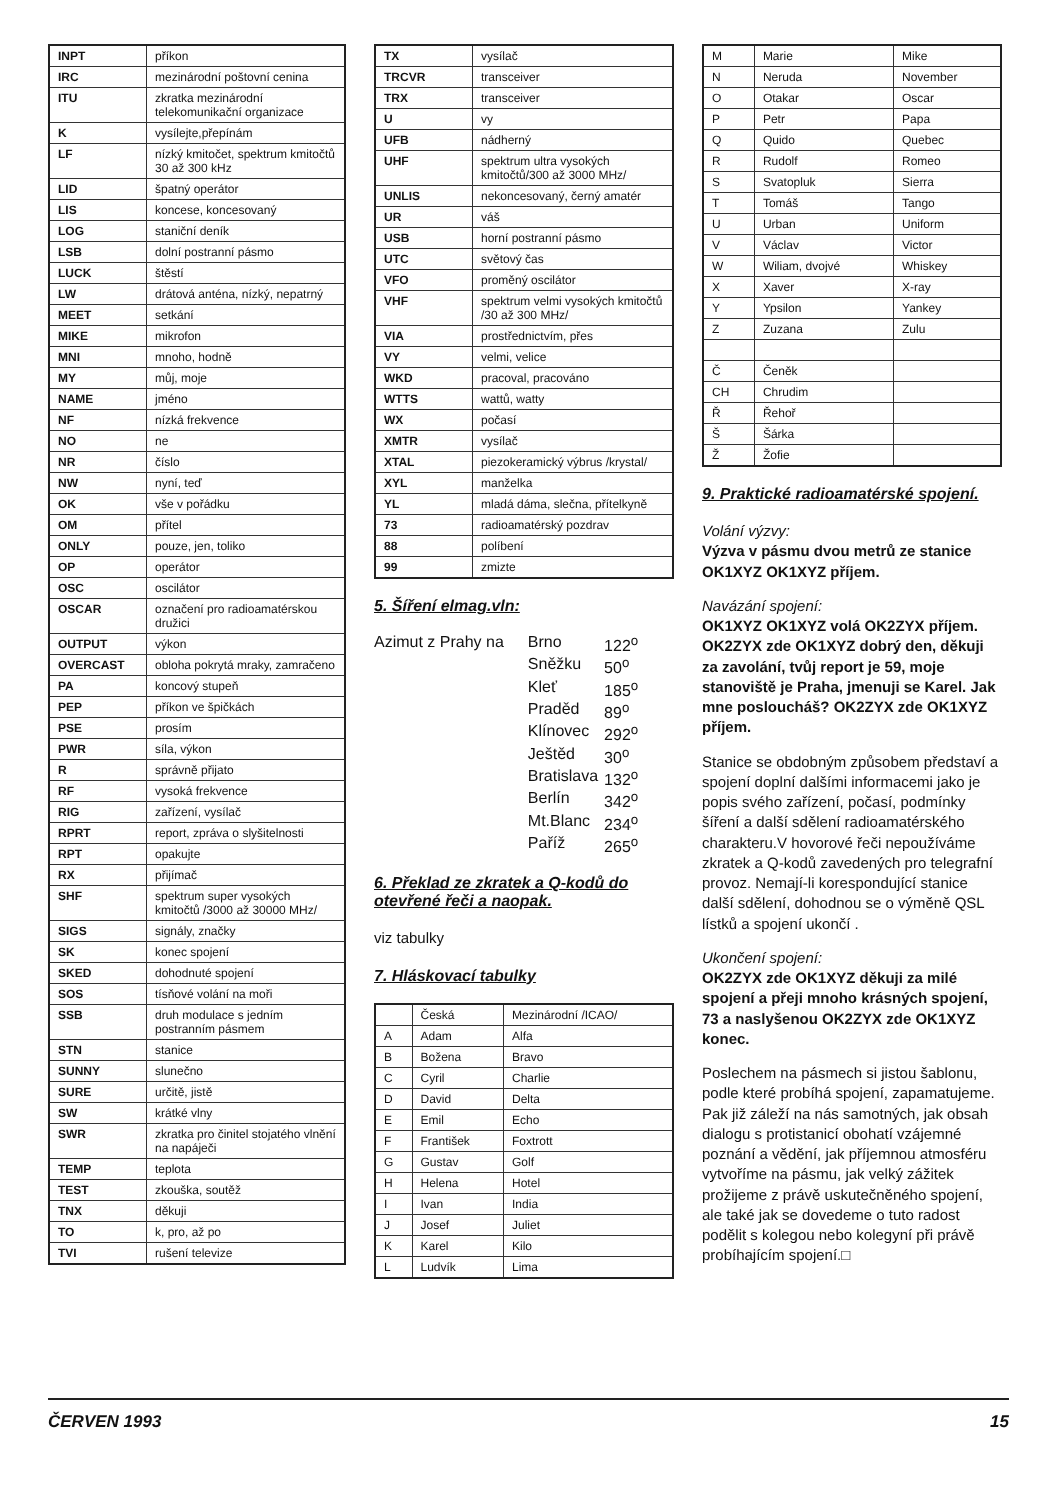| INPT | příkon |
| IRC | mezinárodní poštovní cenina |
| ITU | zkratka mezinárodní telekomunikační organizace |
| K | vysílejte,přepínám |
| LF | nízký kmitočet, spektrum kmitočtů 30 až 300 kHz |
| LID | špatný operátor |
| LIS | koncese, koncesovaný |
| LOG | staniční deník |
| LSB | dolní postranní pásmo |
| LUCK | štěstí |
| LW | drátová anténa, nízký, nepatrný |
| MEET | setkání |
| MIKE | mikrofon |
| MNI | mnoho, hodně |
| MY | můj, moje |
| NAME | jméno |
| NF | nízká frekvence |
| NO | ne |
| NR | číslo |
| NW | nyní, teď |
| OK | vše v pořádku |
| OM | přítel |
| ONLY | pouze, jen, toliko |
| OP | operátor |
| OSC | oscilátor |
| OSCAR | označení pro radioamatérskou družici |
| OUTPUT | výkon |
| OVERCAST | obloha pokrytá mraky, zamračeno |
| PA | koncový stupeň |
| PEP | příkon ve špičkách |
| PSE | prosím |
| PWR | síla, výkon |
| R | správně přijato |
| RF | vysoká frekvence |
| RIG | zařízení, vysílač |
| RPRT | report, zpráva o slyšitelnosti |
| RPT | opakujte |
| RX | přijímač |
| SHF | spektrum super vysokých kmitočtů /3000 až 30000 MHz/ |
| SIGS | signály, značky |
| SK | konec spojení |
| SKED | dohodnuté spojení |
| SOS | tísňové volání na moři |
| SSB | druh modulace s jedním postranním pásmem |
| STN | stanice |
| SUNNY | slunečno |
| SURE | určitě, jistě |
| SW | krátké vlny |
| SWR | zkratka pro činitel stojatého vlnění na napáječi |
| TEMP | teplota |
| TEST | zkouška, soutěž |
| TNX | děkuji |
| TO | k, pro, až po |
| TVI | rušení televize |
| TX | vysílač |
| TRCVR | transceiver |
| TRX | transceiver |
| U | vy |
| UFB | nádherný |
| UHF | spektrum ultra vysokých kmitočtů/300 až 3000 MHz/ |
| UNLIS | nekoncesovaný, černý amatér |
| UR | váš |
| USB | horní postranní pásmo |
| UTC | světový čas |
| VFO | proměný oscilátor |
| VHF | spektrum velmi vysokých kmitočtů /30 až 300 MHz/ |
| VIA | prostřednictvím, přes |
| VY | velmi, velice |
| WKD | pracoval, pracováno |
| WTTS | wattů, watty |
| WX | počasí |
| XMTR | vysílač |
| XTAL | piezokeramický výbrus /krystal/ |
| XYL | manželka |
| YL | mladá dáma, slečna, přítelkyně |
| 73 | radioamatérský pozdrav |
| 88 | políbení |
| 99 | zmizte |
5. Šíření elmag.vln:
Azimut z Prahy na
| Brno | 122<sup>o</sup> |
| Sněžku | 50<sup>o</sup> |
| Kleť | 185<sup>o</sup> |
| Praděd | 89<sup>o</sup> |
| Klínovec | 292<sup>o</sup> |
| Ještěd | 30<sup>o</sup> |
| Bratislava | 132<sup>o</sup> |
| Berlín | 342<sup>o</sup> |
| Mt.Blanc | 234<sup>o</sup> |
| Paříž | 265<sup>o</sup> |
6. Překlad ze zkratek a Q-kodů do otevřené řeči a naopak.
viz tabulky
7. Hláskovací tabulky
| | Česká | Mezinárodní /ICAO/ |
| --- | --- | --- |
| A | Adam | Alfa |
| B | Božena | Bravo |
| C | Cyril | Charlie |
| D | David | Delta |
| E | Emil | Echo |
| F | František | Foxtrott |
| G | Gustav | Golf |
| H | Helena | Hotel |
| I | Ivan | India |
| J | Josef | Juliet |
| K | Karel | Kilo |
| L | Ludvík | Lima |
| M | Marie | Mike |
| N | Neruda | November |
| O | Otakar | Oscar |
| P | Petr | Papa |
| Q | Quido | Quebec |
| R | Rudolf | Romeo |
| S | Svatopluk | Sierra |
| T | Tomáš | Tango |
| U | Urban | Uniform |
| V | Václav | Victor |
| W | Wiliam, dvojvé | Whiskey |
| X | Xaver | X-ray |
| Y | Ypsilon | Yankey |
| Z | Zuzana | Zulu |
| Č | Čeněk | |
| CH | Chrudim | |
| Ř | Řehoř | |
| Š | Šárka | |
| Ž | Žofie | |
9. Praktické radioamatérské spojení.
Volání výzvy:
Výzva v pásmu dvou metrů ze stanice OK1XYZ OK1XYZ příjem.
Navázání spojení:
OK1XYZ OK1XYZ volá OK2ZYX příjem.
OK2ZYX zde OK1XYZ dobrý den, děkuji za zavolání, tvůj report je 59, moje stanoviště je Praha, jmenuji se Karel. Jak mne posloucháš? OK2ZYX zde OK1XYZ příjem.
Stanice se obdobným způsobem představí a spojení doplní dalšími informacemi jako je popis svého zařízení, počasí, podmínky šíření a další sdělení radioamatérského charakteru.V hovorové řeči nepoužíváme zkratek a Q-kodů zavedených pro telegrafní provoz. Nemají-li korespondující stanice další sdělení, dohodnou se o výměně QSL lístků a spojení ukončí .
Ukončení spojení:
OK2ZYX zde OK1XYZ děkuji za milé spojení a přeji mnoho krásných spojení, 73 a naslyšenou OK2ZYX zde OK1XYZ konec.
Poslechem na pásmech si jistou šablonu, podle které probíhá spojení, zapamatujeme. Pak již záleží na nás samotných, jak obsah dialogu s protistanicí obohatí vzájemné poznání a vědění, jak příjemnou atmosféru vytvoříme na pásmu, jak velký zážitek prožijeme z právě uskutečněného spojení, ale také jak se dovedeme o tuto radost podělit s kolegou nebo kolegyní při právě probíhajícím spojení.□
ČERVEN 1993 15